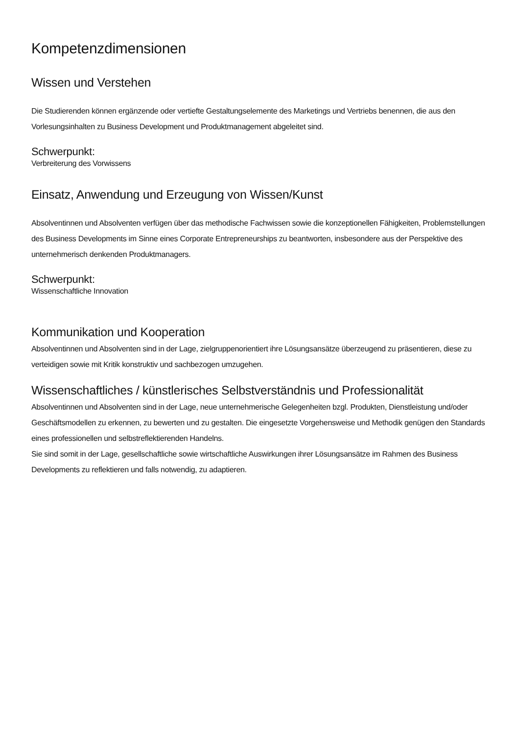Kompetenzdimensionen
Wissen und Verstehen
Die Studierenden können ergänzende oder vertiefte Gestaltungselemente des Marketings und Vertriebs benennen, die aus den Vorlesungsinhalten zu Business Development und Produktmanagement abgeleitet sind.
Schwerpunkt:
Verbreiterung des Vorwissens
Einsatz, Anwendung und Erzeugung von Wissen/Kunst
Absolventinnen und Absolventen verfügen über das methodische Fachwissen sowie die konzeptionellen Fähigkeiten, Problemstellungen des Business Developments im Sinne eines Corporate Entrepreneurships zu beantworten, insbesondere aus der Perspektive des unternehmerisch denkenden Produktmanagers.
Schwerpunkt:
Wissenschaftliche Innovation
Kommunikation und Kooperation
Absolventinnen und Absolventen sind in der Lage, zielgruppenorientiert ihre Lösungsansätze überzeugend zu präsentieren, diese zu verteidigen sowie mit Kritik konstruktiv und sachbezogen umzugehen.
Wissenschaftliches / künstlerisches Selbstverständnis und Professionalität
Absolventinnen und Absolventen sind in der Lage, neue unternehmerische Gelegenheiten bzgl. Produkten, Dienstleistung und/oder Geschäftsmodellen zu erkennen, zu bewerten und zu gestalten. Die eingesetzte Vorgehensweise und Methodik genügen den Standards eines professionellen und selbstreflektierenden Handelns.
Sie sind somit in der Lage, gesellschaftliche sowie wirtschaftliche Auswirkungen ihrer Lösungsansätze im Rahmen des Business Developments zu reflektieren und falls notwendig, zu adaptieren.